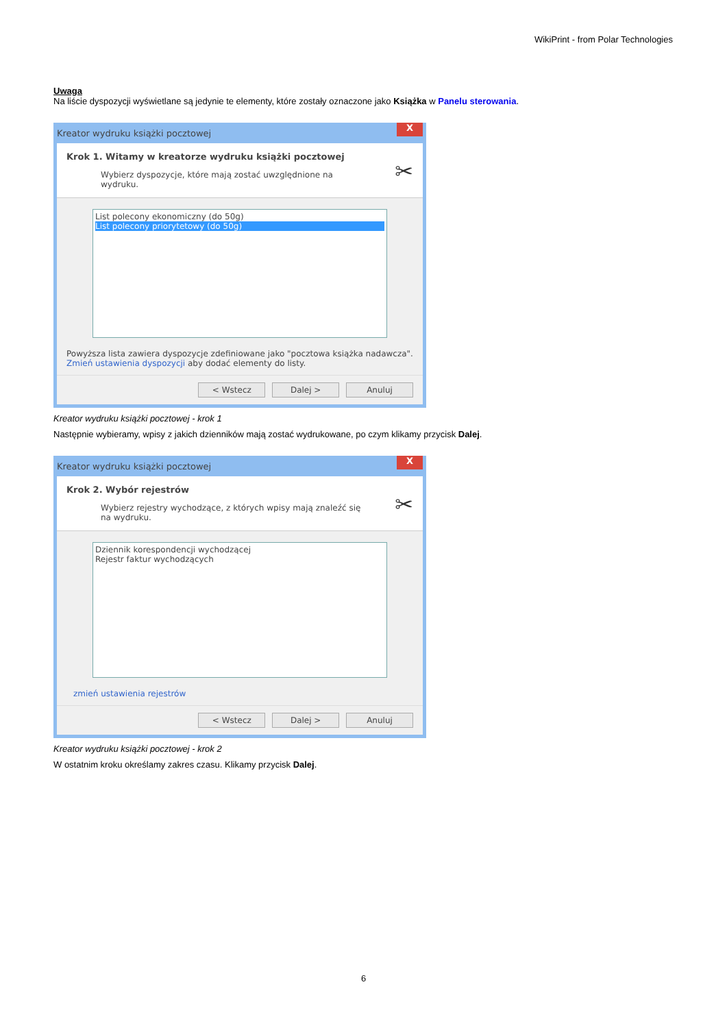WikiPrint - from Polar Technologies
Uwaga
Na liście dyspozycji wyświetlane są jedynie te elementy, które zostały oznaczone jako Książka w Panelu sterowania.
Kreator wydruku książki pocztowej X
Krok 1. Witamy w kreatorze wydruku książki pocztowej
Wybierz dyspozycje, które mają zostać uwzględnione na wydruku.
✂
List polecony ekonomiczny (do 50g)
List polecony priorytetowy (do 50g)
Powyższa lista zawiera dyspozycje zdefiniowane jako "pocztowa książka nadawcza".
Zmień ustawienia dyspozycji aby dodać elementy do listy.
< Wstecz Dalej > Anuluj
Kreator wydruku książki pocztowej - krok 1
Następnie wybieramy, wpisy z jakich dzienników mają zostać wydrukowane, po czym klikamy przycisk Dalej.
Kreator wydruku książki pocztowej X
Krok 2. Wybór rejestrów
Wybierz rejestry wychodzące, z których wpisy mają znaleźć się na wydruku.
✂
Dziennik korespondencji wychodzącej
Rejestr faktur wychodzących
zmień ustawienia rejestrów
< Wstecz Dalej > Anuluj
Kreator wydruku książki pocztowej - krok 2
W ostatnim kroku określamy zakres czasu. Klikamy przycisk Dalej.
6